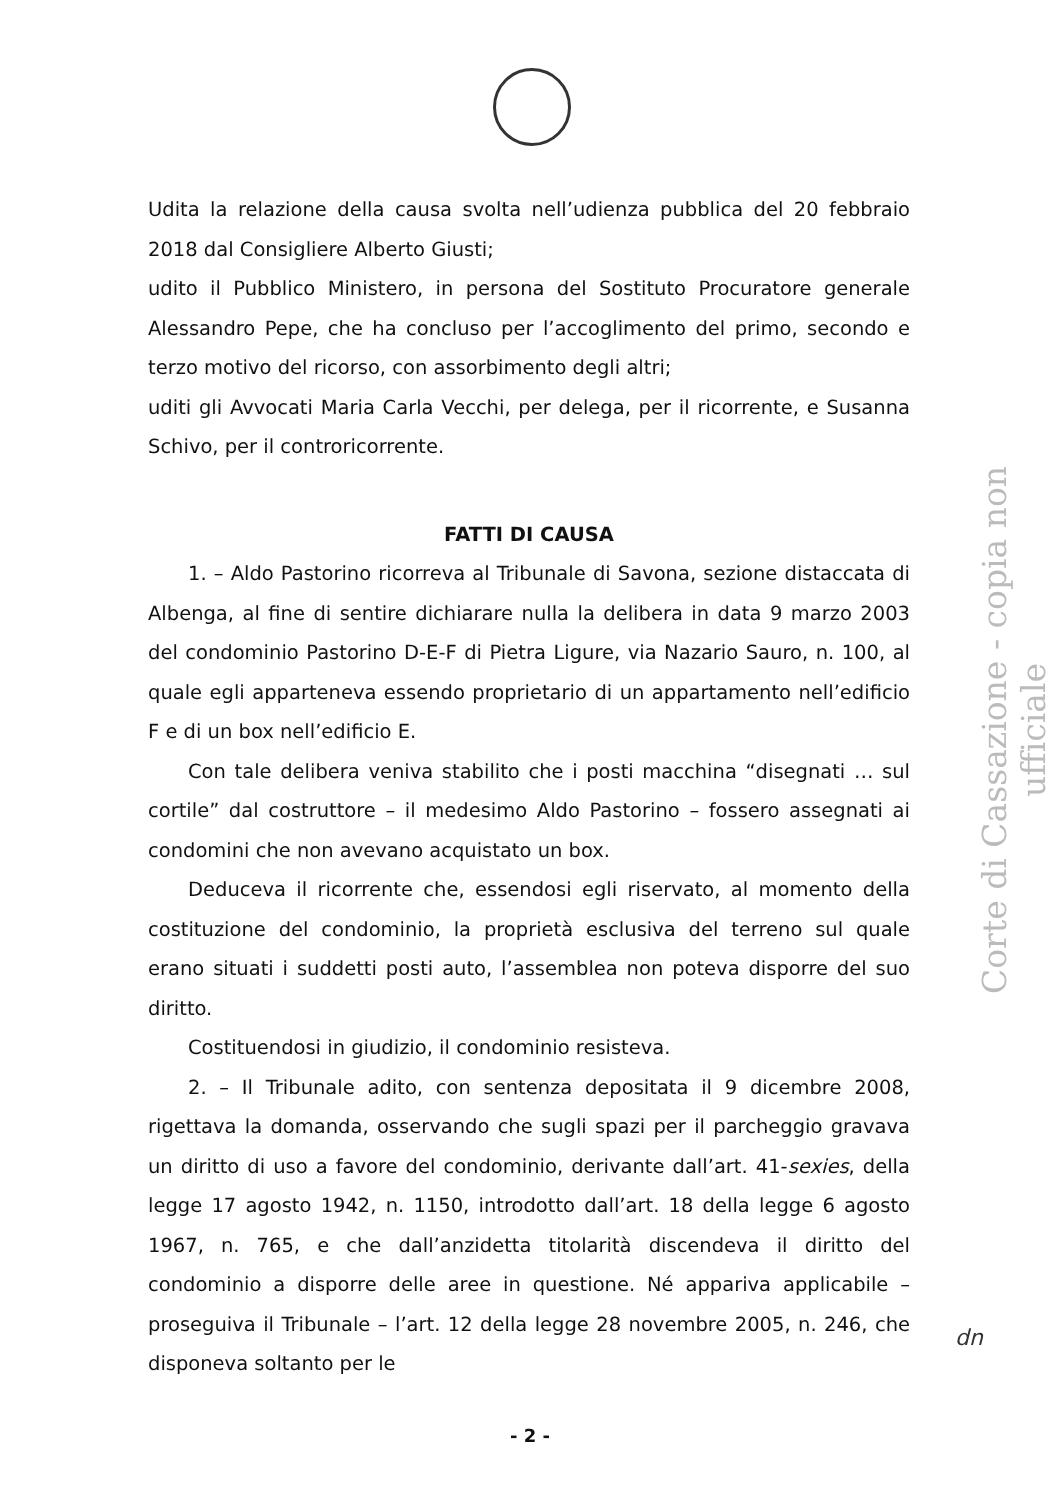Udita la relazione della causa svolta nell’udienza pubblica del 20 febbraio 2018 dal Consigliere Alberto Giusti;
udito il Pubblico Ministero, in persona del Sostituto Procuratore generale Alessandro Pepe, che ha concluso per l’accoglimento del primo, secondo e terzo motivo del ricorso, con assorbimento degli altri;
uditi gli Avvocati Maria Carla Vecchi, per delega, per il ricorrente, e Susanna Schivo, per il controricorrente.
FATTI DI CAUSA
1. – Aldo Pastorino ricorreva al Tribunale di Savona, sezione distaccata di Albenga, al fine di sentire dichiarare nulla la delibera in data 9 marzo 2003 del condominio Pastorino D-E-F di Pietra Ligure, via Nazario Sauro, n. 100, al quale egli apparteneva essendo proprietario di un appartamento nell’edificio F e di un box nell’edificio E.
Con tale delibera veniva stabilito che i posti macchina “disegnati … sul cortile” dal costruttore – il medesimo Aldo Pastorino – fossero assegnati ai condomini che non avevano acquistato un box.
Deduceva il ricorrente che, essendosi egli riservato, al momento della costituzione del condominio, la proprietà esclusiva del terreno sul quale erano situati i suddetti posti auto, l’assemblea non poteva disporre del suo diritto.
Costituendosi in giudizio, il condominio resisteva.
2. – Il Tribunale adito, con sentenza depositata il 9 dicembre 2008, rigettava la domanda, osservando che sugli spazi per il parcheggio gravava un diritto di uso a favore del condominio, derivante dall’art. 41-sexies, della legge 17 agosto 1942, n. 1150, introdotto dall’art. 18 della legge 6 agosto 1967, n. 765, e che dall’anzidetta titolarità discendeva il diritto del condominio a disporre delle aree in questione. Né appariva applicabile – proseguiva il Tribunale – l’art. 12 della legge 28 novembre 2005, n. 246, che disponeva soltanto per le
Corte di Cassazione - copia non ufficiale
dn
- 2 -